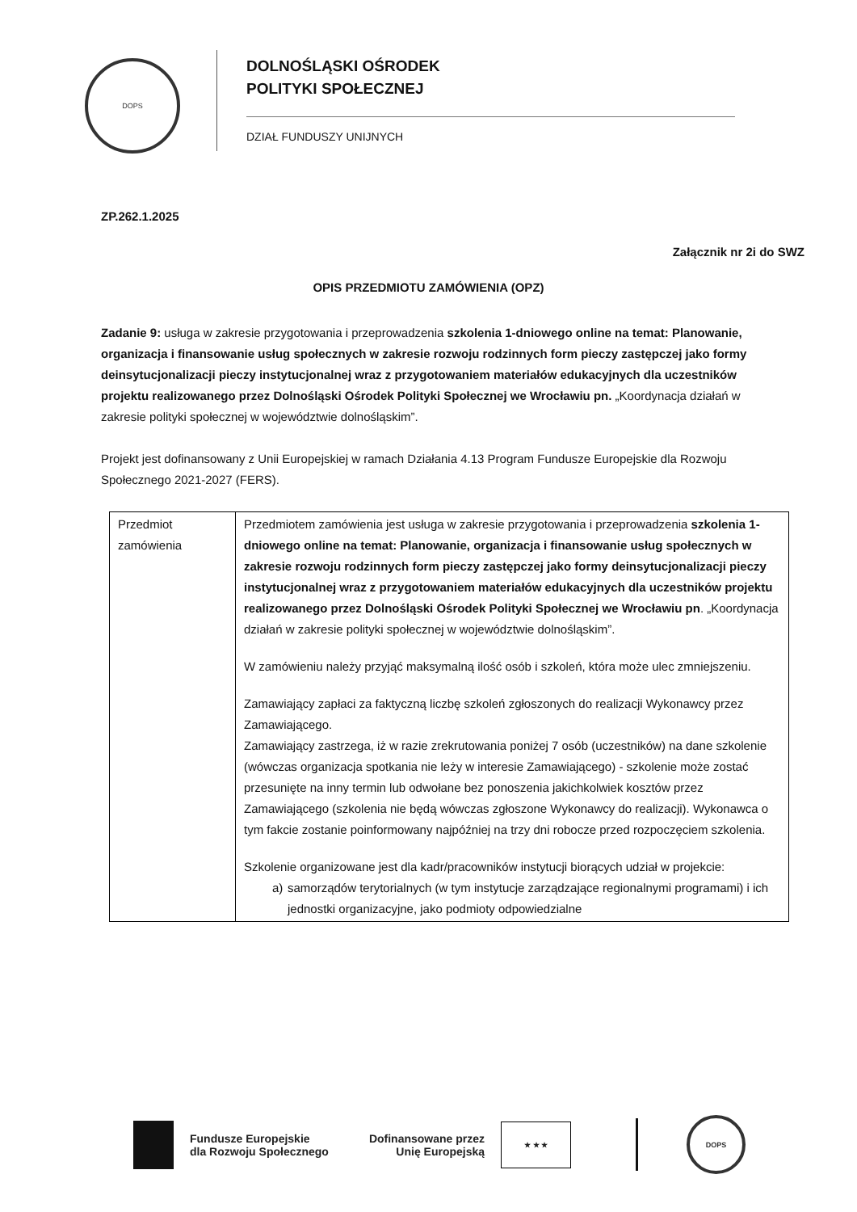DOPS
DOLNOŚLĄSKI OŚRODEK
POLITYKI SPOŁECZNEJ
DZIAŁ FUNDUSZY UNIJNYCH
ZP.262.1.2025
Załącznik nr 2i do SWZ
OPIS PRZEDMIOTU ZAMÓWIENIA (OPZ)
Zadanie 9: usługa w zakresie przygotowania i przeprowadzenia szkolenia 1-dniowego online na temat: Planowanie, organizacja i finansowanie usług społecznych w zakresie rozwoju rodzinnych form pieczy zastępczej jako formy deinsytucjonalizacji pieczy instytucjonalnej wraz z przygotowaniem materiałów edukacyjnych dla uczestników projektu realizowanego przez Dolnośląski Ośrodek Polityki Społecznej we Wrocławiu pn. „Koordynacja działań w zakresie polityki społecznej w województwie dolnośląskim”.
Projekt jest dofinansowany z Unii Europejskiej w ramach Działania 4.13 Program Fundusze Europejskie dla Rozwoju Społecznego 2021-2027 (FERS).
| Przedmiot zamówienia | Przedmiotem zamówienia jest usługa w zakresie przygotowania i przeprowadzenia szkolenia 1-dniowego online na temat: Planowanie, organizacja i finansowanie usług społecznych w zakresie rozwoju rodzinnych form pieczy zastępczej jako formy deinsytucjonalizacji pieczy instytucjonalnej wraz z przygotowaniem materiałów edukacyjnych dla uczestników projektu realizowanego przez Dolnośląski Ośrodek Polityki Społecznej we Wrocławiu pn . „Koordynacja działań w zakresie polityki społecznej w województwie dolnośląskim”. W zamówieniu należy przyjąć maksymalną ilość osób i szkoleń, która może ulec zmniejszeniu. Zamawiający zapłaci za faktyczną liczbę szkoleń zgłoszonych do realizacji Wykonawcy przez Zamawiającego. Zamawiający zastrzega, iż w razie zrekrutowania poniżej 7 osób (uczestników) na dane szkolenie (wówczas organizacja spotkania nie leży w interesie Zamawiającego) - szkolenie może zostać przesunięte na inny termin lub odwołane bez ponoszenia jakichkolwiek kosztów przez Zamawiającego (szkolenia nie będą wówczas zgłoszone Wykonawcy do realizacji). Wykonawca o tym fakcie zostanie poinformowany najpóźniej na trzy dni robocze przed rozpoczęciem szkolenia. Szkolenie organizowane jest dla kadr/pracowników instytucji biorących udział w projekcie: a) samorządów terytorialnych (w tym instytucje zarządzające regionalnymi programami) i ich jednostki organizacyjne, jako podmioty odpowiedzialne |
Fundusze Europejskie
dla Rozwoju Społecznego
Dofinansowane przez
Unię Europejską
★ ★ ★
DOPS